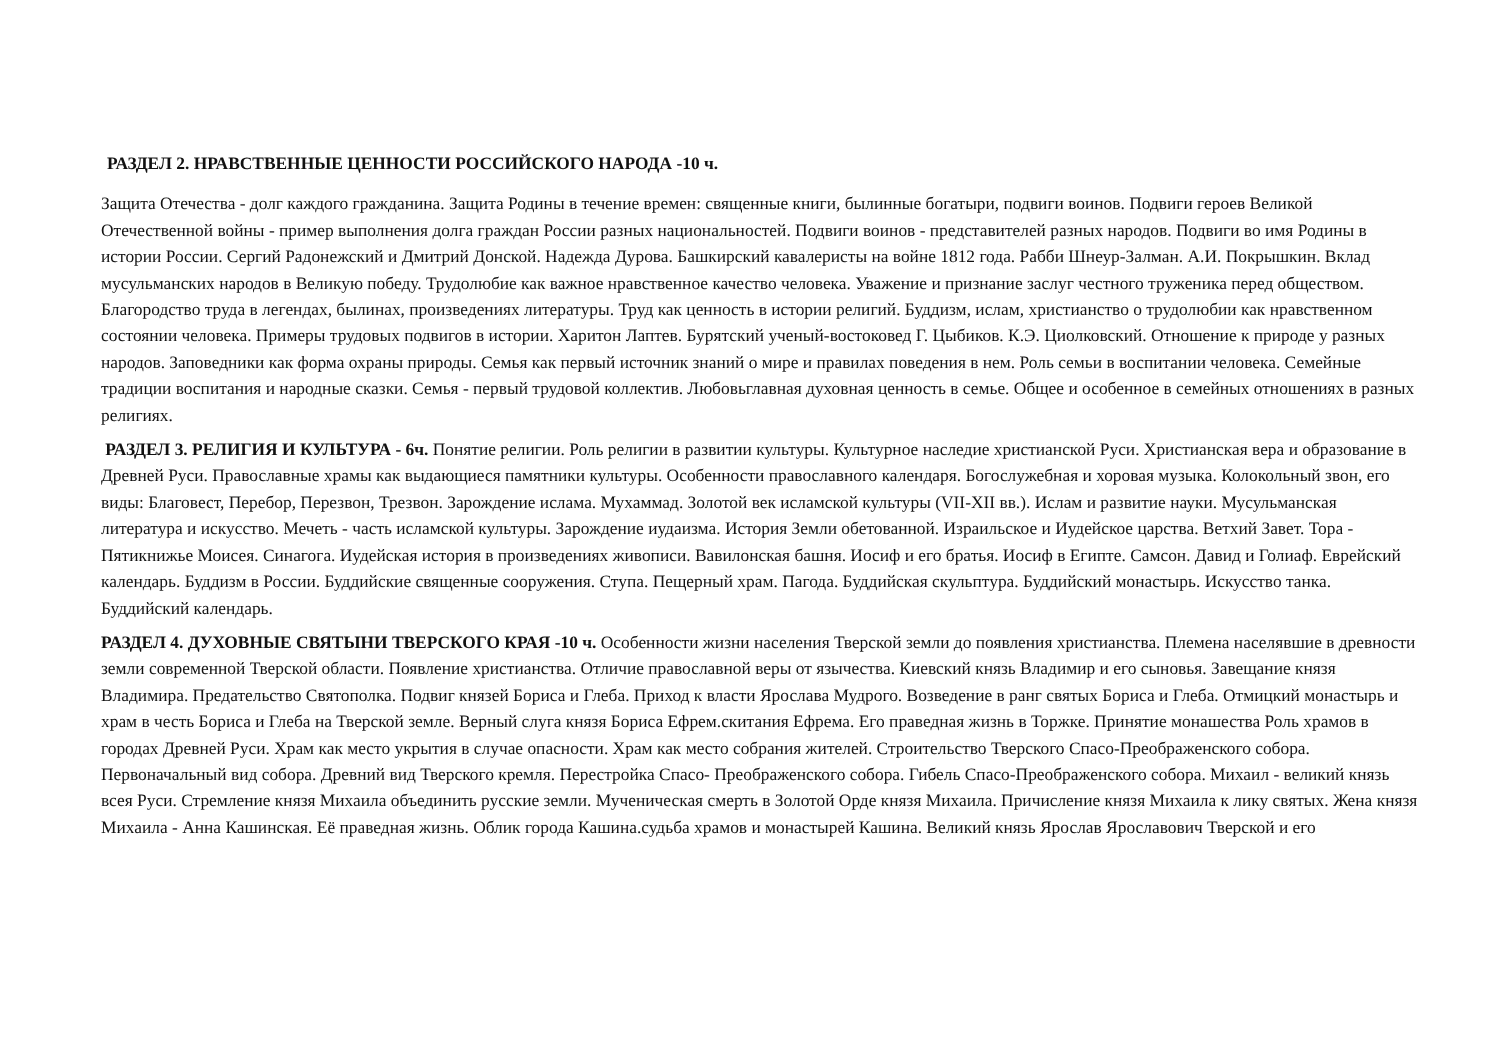РАЗДЕЛ 2. НРАВСТВЕННЫЕ ЦЕННОСТИ РОССИЙСКОГО НАРОДА -10 ч.
Защита Отечества - долг каждого гражданина. Защита Родины в течение времен: священные книги, былинные богатыри, подвиги воинов. Подвиги героев Великой Отечественной войны - пример выполнения долга граждан России разных национальностей. Подвиги воинов - представителей разных народов. Подвиги во имя Родины в истории России. Сергий Радонежский и Дмитрий Донской. Надежда Дурова. Башкирский кавалеристы на войне 1812 года. Рабби Шнеур-Залман. А.И. Покрышкин. Вклад мусульманских народов в Великую победу. Трудолюбие как важное нравственное качество человека. Уважение и признание заслуг честного труженика перед обществом. Благородство труда в легендах, былинах, произведениях литературы. Труд как ценность в истории религий. Буддизм, ислам, христианство о трудолюбии как нравственном состоянии человека. Примеры трудовых подвигов в истории. Харитон Лаптев. Бурятский ученый-востоковед Г. Цыбиков. К.Э. Циолковский. Отношение к природе у разных народов. Заповедники как форма охраны природы. Семья как первый источник знаний о мире и правилах поведения в нем. Роль семьи в воспитании человека. Семейные традиции воспитания и народные сказки. Семья - первый трудовой коллектив. Любовьглавная духовная ценность в семье. Общее и особенное в семейных отношениях в разных религиях.
РАЗДЕЛ 3. РЕЛИГИЯ И КУЛЬТУРА - 6ч. Понятие религии. Роль религии в развитии культуры. Культурное наследие христианской Руси. Христианская вера и образование в Древней Руси. Православные храмы как выдающиеся памятники культуры. Особенности православного календаря. Богослужебная и хоровая музыка. Колокольный звон, его виды: Благовест, Перебор, Перезвон, Трезвон. Зарождение ислама. Мухаммад. Золотой век исламской культуры (VII-XII вв.). Ислам и развитие науки. Мусульманская литература и искусство. Мечеть - часть исламской культуры. Зарождение иудаизма. История Земли обетованной. Израильское и Иудейское царства. Ветхий Завет. Тора - Пятикнижье Моисея. Синагога. Иудейская история в произведениях живописи. Вавилонская башня. Иосиф и его братья. Иосиф в Египте. Самсон. Давид и Голиаф. Еврейский календарь. Буддизм в России. Буддийские священные сооружения. Ступа. Пещерный храм. Пагода. Буддийская скульптура. Буддийский монастырь. Искусство танка. Буддийский календарь.
РАЗДЕЛ 4. ДУХОВНЫЕ СВЯТЫНИ ТВЕРСКОГО КРАЯ -10 ч. Особенности жизни населения Тверской земли до появления христианства. Племена населявшие в древности земли современной Тверской области. Появление христианства. Отличие православной веры от язычества. Киевский князь Владимир и его сыновья. Завещание князя Владимира. Предательство Святополка. Подвиг князей Бориса и Глеба. Приход к власти Ярослава Мудрого. Возведение в ранг святых Бориса и Глеба. Отмицкий монастырь и храм в честь Бориса и Глеба на Тверской земле. Верный слуга князя Бориса Ефрем.скитания Ефрема. Его праведная жизнь в Торжке. Принятие монашества Роль храмов в городах Древней Руси. Храм как место укрытия в случае опасности. Храм как место собрания жителей. Строительство Тверского Спасо-Преображенского собора. Первоначальный вид собора. Древний вид Тверского кремля. Перестройка Спасо- Преображенского собора. Гибель Спасо-Преображенского собора. Михаил - великий князь всея Руси. Стремление князя Михаила объединить русские земли. Мученическая смерть в Золотой Орде князя Михаила. Причисление князя Михаила к лику святых. Жена князя Михаила - Анна Кашинская. Её праведная жизнь. Облик города Кашина.судьба храмов и монастырей Кашина. Великий князь Ярослав Ярославович Тверской и его